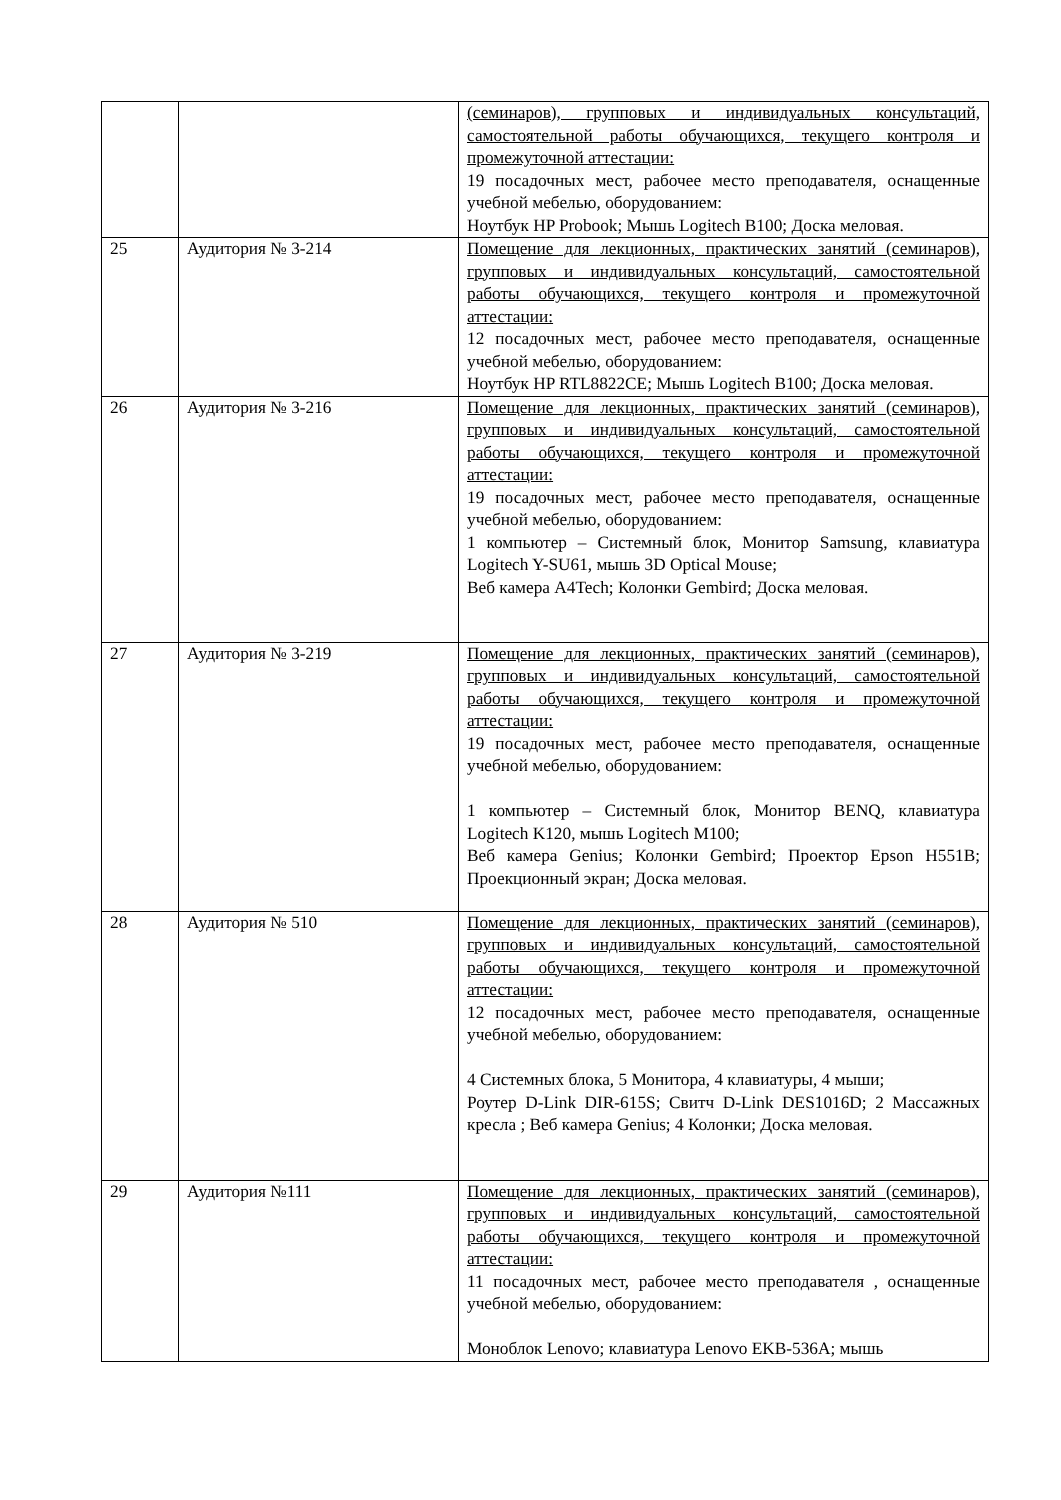| | | (семинаров), групповых и индивидуальных консультаций, самостоятельной работы обучающихся, текущего контроля и промежуточной аттестации: 19 посадочных мест, рабочее место преподавателя, оснащенные учебной мебелью, оборудованием: Ноутбук HP Probook; Мышь Logitech B100; Доска меловая. |
| 25 | Аудитория № 3-214 | Помещение для лекционных, практических занятий (семинаров), групповых и индивидуальных консультаций, самостоятельной работы обучающихся, текущего контроля и промежуточной аттестации: 12 посадочных мест, рабочее место преподавателя, оснащенные учебной мебелью, оборудованием: Ноутбук HP RTL8822CE; Мышь Logitech B100; Доска меловая. |
| 26 | Аудитория № 3-216 | Помещение для лекционных, практических занятий (семинаров), групповых и индивидуальных консультаций, самостоятельной работы обучающихся, текущего контроля и промежуточной аттестации: 19 посадочных мест, рабочее место преподавателя, оснащенные учебной мебелью, оборудованием: 1 компьютер – Системный блок, Монитор Samsung, клавиатура Logitech Y-SU61, мышь 3D Optical Mouse; Веб камера A4Tech; Колонки Gembird; Доска меловая. |
| 27 | Аудитория № 3-219 | Помещение для лекционных, практических занятий (семинаров), групповых и индивидуальных консультаций, самостоятельной работы обучающихся, текущего контроля и промежуточной аттестации: 19 посадочных мест, рабочее место преподавателя, оснащенные учебной мебелью, оборудованием: 1 компьютер – Системный блок, Монитор BENQ, клавиатура Logitech K120, мышь Logitech M100; Веб камера Genius; Колонки Gembird; Проектор Epson H551B; Проекционный экран; Доска меловая. |
| 28 | Аудитория № 510 | Помещение для лекционных, практических занятий (семинаров), групповых и индивидуальных консультаций, самостоятельной работы обучающихся, текущего контроля и промежуточной аттестации: 12 посадочных мест, рабочее место преподавателя, оснащенные учебной мебелью, оборудованием: 4 Системных блока, 5 Монитора, 4 клавиатуры, 4 мыши; Роутер D-Link DIR-615S; Свитч D-Link DES1016D; 2 Массажных кресла ; Веб камера Genius; 4 Колонки; Доска меловая. |
| 29 | Аудитория №111 | Помещение для лекционных, практических занятий (семинаров), групповых и индивидуальных консультаций, самостоятельной работы обучающихся, текущего контроля и промежуточной аттестации: 11 посадочных мест, рабочее место преподавателя , оснащенные учебной мебелью, оборудованием: Моноблок Lenovo; клавиатура Lenovo EKB-536A; мышь |